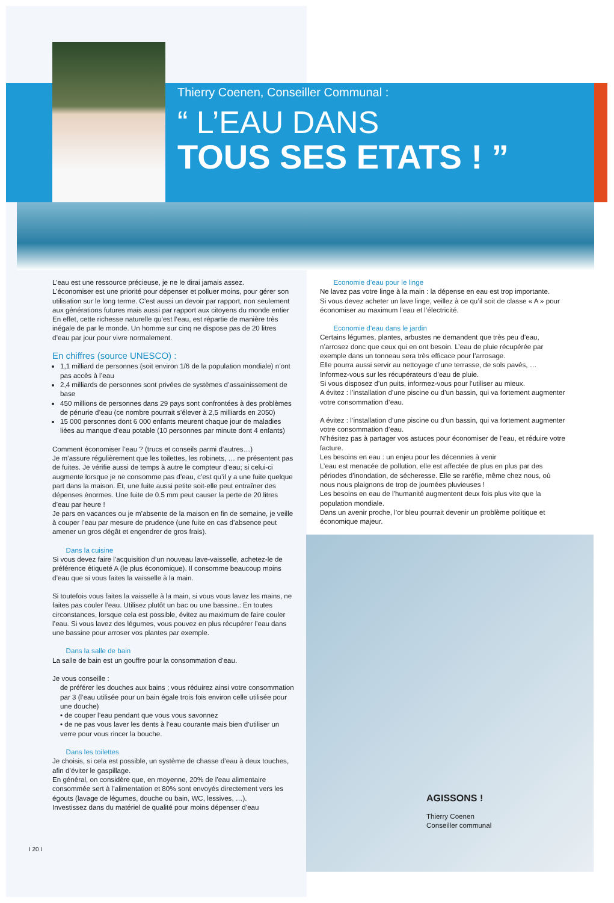Thierry Coenen, Conseiller Communal :
“ L’EAU DANS
TOUS SES ETATS ! ”
L’eau est une ressource précieuse, je ne le dirai jamais assez.
L’économiser est une priorité pour dépenser et polluer moins, pour gérer son utilisation sur le long terme. C’est aussi un devoir par rapport, non seulement aux générations futures mais aussi par rapport aux citoyens du monde entier
En effet, cette richesse naturelle qu’est l’eau, est répartie de manière très inégale de par le monde. Un homme sur cinq ne dispose pas de 20 litres d’eau par jour pour vivre normalement.
En chiffres (source UNESCO) :
1,1 milliard de personnes (soit environ 1/6 de la population mondiale) n’ont pas accès à l’eau
2,4 milliards de personnes sont privées de systèmes d’assainissement de base
450 millions de personnes dans 29 pays sont confrontées à des problèmes de pénurie d’eau (ce nombre pourrait s’élever à 2,5 milliards en 2050)
15 000 personnes dont 6 000 enfants meurent chaque jour de maladies liées au manque d’eau potable (10 personnes par minute dont 4 enfants)
Comment économiser l’eau ? (trucs et conseils parmi d’autres…)
Je m’assure régulièrement que les toilettes, les robinets, … ne présentent pas de fuites. Je vérifie aussi de temps à autre le compteur d’eau; si celui-ci augmente lorsque je ne consomme pas d’eau, c’est qu’il y a une fuite quelque part dans la maison. Et, une fuite aussi petite soit-elle peut entraîner des dépenses énormes. Une fuite de 0.5 mm peut causer la perte de 20 litres d’eau par heure !
Je pars en vacances ou je m’absente de la maison en fin de semaine, je veille à couper l’eau par mesure de prudence (une fuite en cas d’absence peut amener un gros dégât et engendrer de gros frais).
Dans la cuisine
Si vous devez faire l’acquisition d’un nouveau lave-vaisselle, achetez-le de préférence étiqueté A (le plus économique). Il consomme beaucoup moins d’eau que si vous faites la vaisselle à la main.
Si toutefois vous faites la vaisselle à la main, si vous vous lavez les mains, ne faites pas couler l’eau. Utilisez plutôt un bac ou une bassine.: En toutes circonstances, lorsque cela est possible, évitez au maximum de faire couler l’eau. Si vous lavez des légumes, vous pouvez en plus récupérer l’eau dans une bassine pour arroser vos plantes par exemple.
Dans la salle de bain
La salle de bain est un gouffre pour la consommation d’eau.
Je vous conseille :
de préférer les douches aux bains ; vous réduirez ainsi votre consommation par 3 (l’eau utilisée pour un bain égale trois fois environ celle utilisée pour une douche)
• de couper l’eau pendant que vous vous savonnez
• de ne pas vous laver les dents à l’eau courante mais bien d’utiliser un verre pour vous rincer la bouche.
Dans les toilettes
Je choisis, si cela est possible, un système de chasse d’eau à deux touches, afin d’éviter le gaspillage.
En général, on considère que, en moyenne, 20% de l’eau alimentaire consommée sert à l’alimentation et 80% sont envoyés directement vers les égouts (lavage de légumes, douche ou bain, WC, lessives, …).
Investissez dans du matériel de qualité pour moins dépenser d’eau
Economie d’eau pour le linge
Ne lavez pas votre linge à la main : la dépense en eau est trop importante.
Si vous devez acheter un lave linge, veillez à ce qu’il soit de classe « A » pour économiser au maximum l’eau et l’électricité.
Economie d’eau dans le jardin
Certains légumes, plantes, arbustes ne demandent que très peu d’eau, n’arrosez donc que ceux qui en ont besoin. L’eau de pluie récupérée par exemple dans un tonneau sera très efficace pour l’arrosage.
Elle pourra aussi servir au nettoyage d’une terrasse, de sols pavés, …
Informez-vous sur les récupérateurs d’eau de pluie.
Si vous disposez d’un puits, informez-vous pour l’utiliser au mieux.
A évitez : l’installation d’une piscine ou d’un bassin, qui va fortement augmenter votre consommation d’eau.
A évitez : l’installation d’une piscine ou d’un bassin, qui va fortement augmenter votre consommation d’eau.
N’hésitez pas à partager vos astuces pour économiser de l’eau, et réduire votre facture.
Les besoins en eau : un enjeu pour les décennies à venir
L’eau est menacée de pollution, elle est affectée de plus en plus par des périodes d’inondation, de sécheresse. Elle se raréfie, même chez nous, où nous nous plaignons de trop de journées pluvieuses !
Les besoins en eau de l’humanité augmentent deux fois plus vite que la population mondiale.
Dans un avenir proche, l’or bleu pourrait devenir un problème politique et économique majeur.
AGISSONS !
Thierry Coenen
Conseiller communal
I 20 I